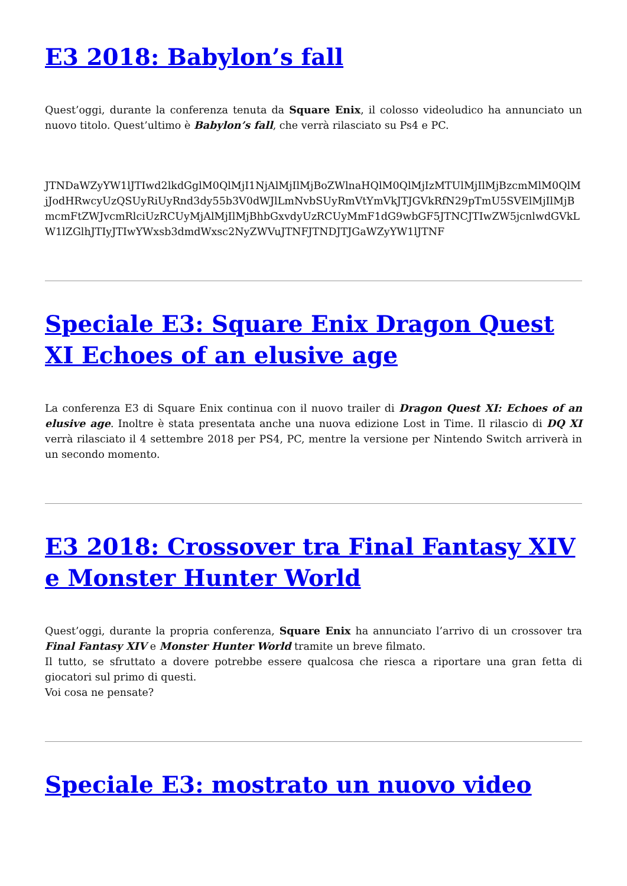E3 2018: Babylon’s fall
Quest’oggi, durante la conferenza tenuta da Square Enix, il colosso videoludico ha annunciato un nuovo titolo. Quest’ultimo è Babylon’s fall, che verrà rilasciato su Ps4 e PC.
JTNDaWZyYW1lJTIwd2lkdGglM0QlMjI1NjAlMjIlMjBoZWlnaHQlM0QlMjIzMTUlMjIlMjBzcmMlM0QlMjJodHRwcyUzQSUyRiUyRnd3dy55b3V0dWJlLmNvbSUyRmVtYmVkJTJGVkRfN29pTmU5SVElMjIlMjBmcmFtZWJvcmRlciUzRCUyMjAlMjIlMjBhbGxvdyUzRCUyMmF1dG9wbGF5JTNCJTIwZW5jcnlwdGVkLW1lZGlhJTIyJTIwYWxsb3dmdWxsc2NyZWVuJTNFJTNDJTJGaWZyYW1lJTNF
Speciale E3: Square Enix Dragon Quest XI Echoes of an elusive age
La conferenza E3 di Square Enix continua con il nuovo trailer di Dragon Quest XI: Echoes of an elusive age. Inoltre è stata presentata anche una nuova edizione Lost in Time. Il rilascio di DQ XI verrà rilasciato il 4 settembre 2018 per PS4, PC, mentre la versione per Nintendo Switch arriverà in un secondo momento.
E3 2018: Crossover tra Final Fantasy XIV e Monster Hunter World
Quest’oggi, durante la propria conferenza, Square Enix ha annunciato l’arrivo di un crossover tra Final Fantasy XIV e Monster Hunter World tramite un breve filmato.
Il tutto, se sfruttato a dovere potrebbe essere qualcosa che riesca a riportare una gran fetta di giocatori sul primo di questi.
Voi cosa ne pensate?
Speciale E3: mostrato un nuovo video